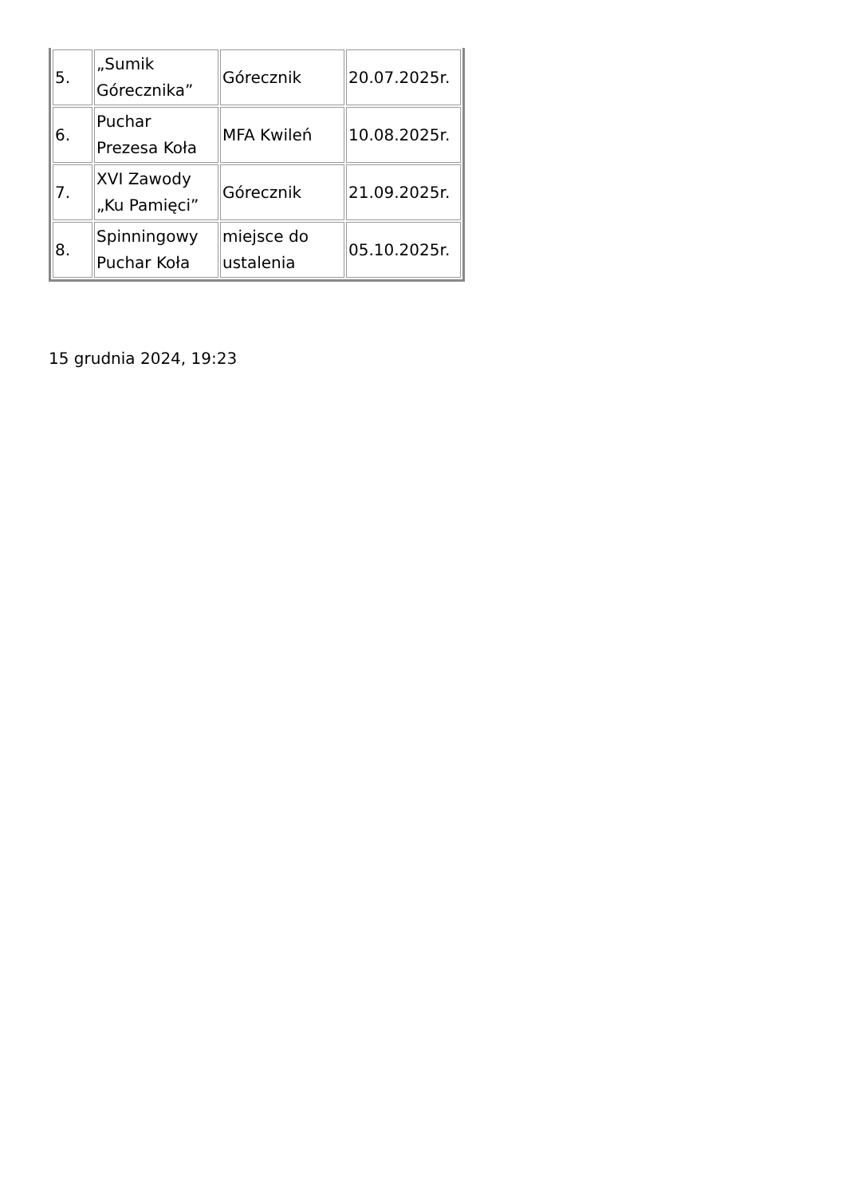| 5. | „Sumik Górecznika” | Górecznik | 20.07.2025r. |
| 6. | Puchar Prezesa Koła | MFA Kwileń | 10.08.2025r. |
| 7. | XVI Zawody „Ku Pamięci” | Górecznik | 21.09.2025r. |
| 8. | Spinningowy Puchar Koła | miejsce do ustalenia | 05.10.2025r. |
15 grudnia 2024, 19:23